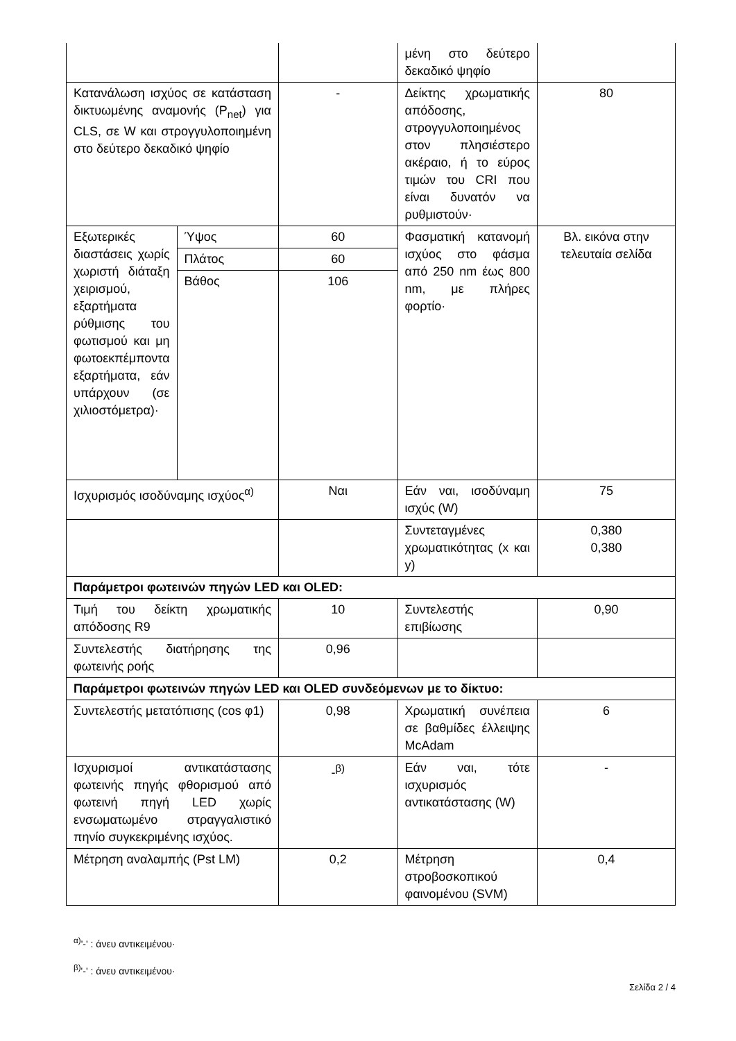| | | | μένη στο δεύτερο δεκαδικό ψηφίο | |
| Κατανάλωση ισχύος σε κατάσταση δικτυωμένης αναμονής (P<sub>net</sub>) για CLS, σε W και στρογγυλοποιημένη στο δεύτερο δεκαδικό ψηφίο | | - | Δείκτης χρωματικής απόδοσης, στρογγυλοποιημένος στον πλησιέστερο ακέραιο, ή το εύρος τιμών του CRI που είναι δυνατόν να ρυθμιστούν· | 80 |
| Εξωτερικές διαστάσεις χωρίς χωριστή διάταξη χειρισμού, εξαρτήματα ρύθμισης του φωτισμού και μη φωτοεκπέμποντα εξαρτήματα, εάν υπάρχουν (σε χιλιοστόμετρα)· | Ύψος | 60 | Φασματική κατανομή ισχύος στο φάσμα από 250 nm έως 800 nm, με πλήρες φορτίο· | Βλ. εικόνα στην τελευταία σελίδα |
| | Πλάτος | 60 | | |
| | Βάθος | 106 | | |
| Ισχυρισμός ισοδύναμης ισχύος<sup>α)</sup> | | Ναι | Εάν ναι, ισοδύναμη ισχύς (W) | 75 |
| | | | Συντεταγμένες χρωματικότητας (x και y) | 0,380 0,380 |
| Παράμετροι φωτεινών πηγών LED και OLED: | | | | |
| Τιμή του δείκτη χρωματικής απόδοσης R9 | | 10 | Συντελεστής επιβίωσης | 0,90 |
| Συντελεστής διατήρησης της φωτεινής ροής | | 0,96 | | |
| Παράμετροι φωτεινών πηγών LED και OLED συνδεόμενων με το δίκτυο: | | | | |
| Συντελεστής μετατόπισης (cos φ1) | | 0,98 | Χρωματική συνέπεια σε βαθμίδες έλλειψης McAdam | 6 |
| Ισχυρισμοί αντικατάστασης φωτεινής πηγής φθορισμού από φωτεινή πηγή LED χωρίς ενσωματωμένο στραγγαλιστικό πηνίο συγκεκριμένης ισχύος. | | -<sup>β)</sup> | Εάν ναι, τότε ισχυρισμός αντικατάστασης (W) | - |
| Μέτρηση αναλαμπής (Pst LM) | | 0,2 | Μέτρηση στροβοσκοπικού φαινομένου (SVM) | 0,4 |
<sup>α)</sup>'-' : άνευ αντικειμένου·
<sup>β)</sup>'-' : άνευ αντικειμένου·
Σελίδα 2 / 4